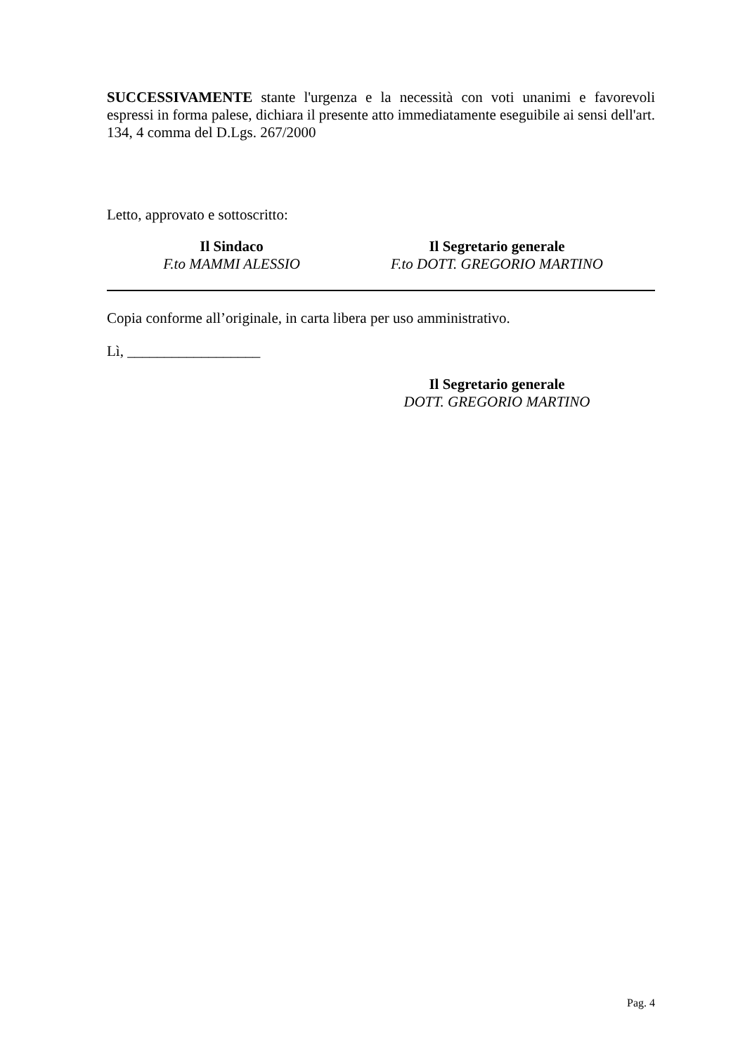SUCCESSIVAMENTE stante l'urgenza e la necessità con voti unanimi e favorevoli espressi in forma palese, dichiara il presente atto immediatamente eseguibile ai sensi dell'art. 134, 4 comma del D.Lgs. 267/2000
Letto, approvato e sottoscritto:
Il Sindaco
F.to MAMMI ALESSIO
Il Segretario generale
F.to DOTT. GREGORIO MARTINO
Copia conforme all’originale, in carta libera per uso amministrativo.
Lì, __________________
Il Segretario generale
DOTT. GREGORIO MARTINO
Pag. 4